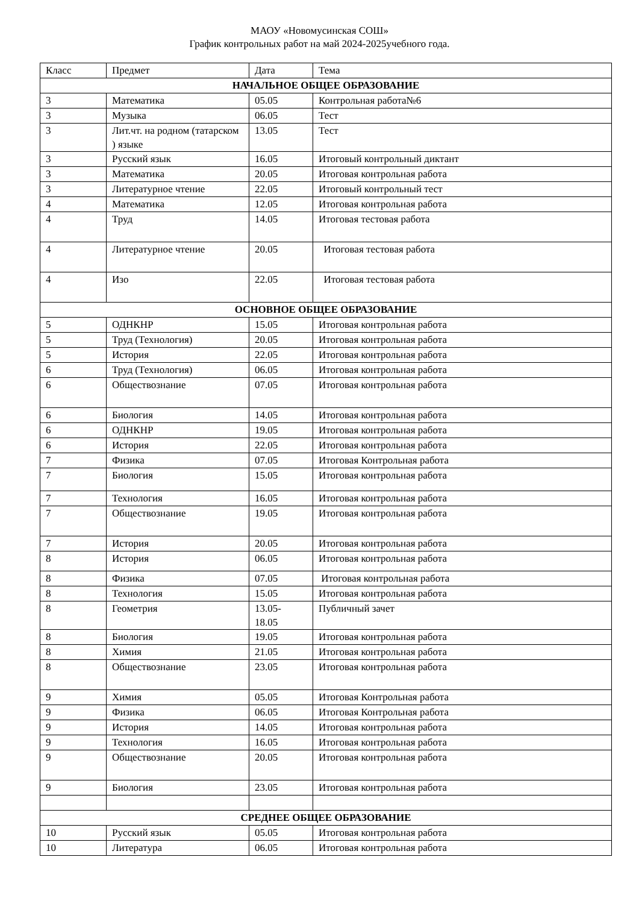МАОУ «Новомусинская СОШ»
График контрольных работ на май 2024-2025учебного года.
| Класс | Предмет | Дата | Тема |
| НАЧАЛЬНОЕ ОБЩЕЕ ОБРАЗОВАНИЕ | | | |
| 3 | Математика | 05.05 | Контрольная работа№6 |
| 3 | Музыка | 06.05 | Тест |
| 3 | Лит.чт. на родном (татарском ) языке | 13.05 | Тест |
| 3 | Русский язык | 16.05 | Итоговый контрольный диктант |
| 3 | Математика | 20.05 | Итоговая контрольная работа |
| 3 | Литературное чтение | 22.05 | Итоговый контрольный тест |
| 4 | Математика | 12.05 | Итоговая контрольная работа |
| 4 | Труд | 14.05 | Итоговая тестовая работа |
| 4 | Литературное чтение | 20.05 | Итоговая тестовая работа |
| 4 | Изо | 22.05 | Итоговая тестовая работа |
| ОСНОВНОЕ ОБЩЕЕ ОБРАЗОВАНИЕ | | | |
| 5 | ОДНКНР | 15.05 | Итоговая контрольная работа |
| 5 | Труд (Технология) | 20.05 | Итоговая контрольная работа |
| 5 | История | 22.05 | Итоговая контрольная работа |
| 6 | Труд (Технология) | 06.05 | Итоговая контрольная работа |
| 6 | Обществознание | 07.05 | Итоговая контрольная работа |
| 6 | Биология | 14.05 | Итоговая контрольная работа |
| 6 | ОДНКНР | 19.05 | Итоговая контрольная работа |
| 6 | История | 22.05 | Итоговая контрольная работа |
| 7 | Физика | 07.05 | Итоговая Контрольная работа |
| 7 | Биология | 15.05 | Итоговая контрольная работа |
| 7 | Технология | 16.05 | Итоговая контрольная работа |
| 7 | Обществознание | 19.05 | Итоговая контрольная работа |
| 7 | История | 20.05 | Итоговая контрольная работа |
| 8 | История | 06.05 | Итоговая контрольная работа |
| 8 | Физика | 07.05 | Итоговая контрольная работа |
| 8 | Технология | 15.05 | Итоговая контрольная работа |
| 8 | Геометрия | 13.05- 18.05 | Публичный зачет |
| 8 | Биология | 19.05 | Итоговая контрольная работа |
| 8 | Химия | 21.05 | Итоговая контрольная работа |
| 8 | Обществознание | 23.05 | Итоговая контрольная работа |
| 9 | Химия | 05.05 | Итоговая Контрольная работа |
| 9 | Физика | 06.05 | Итоговая Контрольная работа |
| 9 | История | 14.05 | Итоговая контрольная работа |
| 9 | Технология | 16.05 | Итоговая контрольная работа |
| 9 | Обществознание | 20.05 | Итоговая контрольная работа |
| 9 | Биология | 23.05 | Итоговая контрольная работа |
| СРЕДНЕЕ ОБЩЕЕ ОБРАЗОВАНИЕ | | | |
| 10 | Русский язык | 05.05 | Итоговая контрольная работа |
| 10 | Литература | 06.05 | Итоговая контрольная работа |